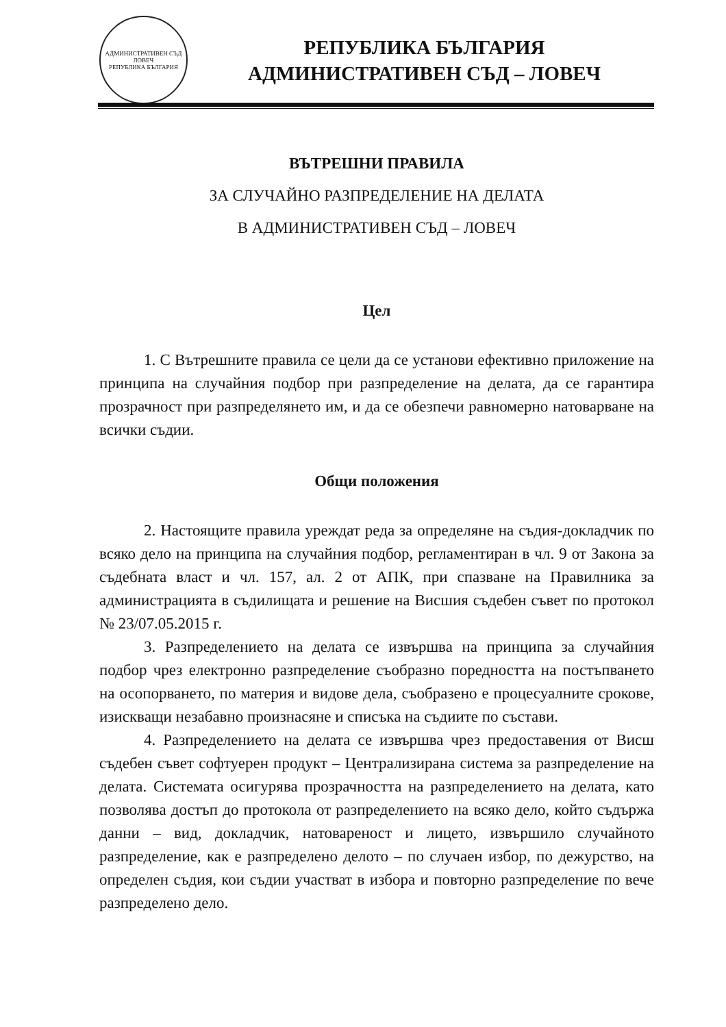АДМИНИСТРАТИВЕН СЪД ЛОВЕЧ
РЕПУБЛИКА БЪЛГАРИЯ
РЕПУБЛИКА БЪЛГАРИЯ
АДМИНИСТРАТИВЕН СЪД – ЛОВЕЧ
ВЪТРЕШНИ ПРАВИЛА
ЗА СЛУЧАЙНО РАЗПРЕДЕЛЕНИЕ НА ДЕЛАТА
В АДМИНИСТРАТИВЕН СЪД – ЛОВЕЧ
Цел
1. С Вътрешните правила се цели да се установи ефективно приложение на принципа на случайния подбор при разпределение на делата, да се гарантира прозрачност при разпределянето им, и да се обезпечи равномерно натоварване на всички съдии.
Общи положения
2. Настоящите правила уреждат реда за определяне на съдия-докладчик по всяко дело на принципа на случайния подбор, регламентиран в чл. 9 от Закона за съдебната власт и чл. 157, ал. 2 от АПК, при спазване на Правилника за администрацията в съдилищата и решение на Висшия съдебен съвет по протокол № 23/07.05.2015 г.
3. Разпределението на делата се извършва на принципа за случайния подбор чрез електронно разпределение съобразно поредността на постъпването на осопорването, по материя и видове дела, съобразено е процесуалните срокове, изискващи незабавно произнасяне и списъка на съдиите по състави.
4. Разпределението на делата се извършва чрез предоставения от Висш съдебен съвет софтуерен продукт – Централизирана система за разпределение на делата. Системата осигурява прозрачността на разпределението на делата, като позволява достъп до протокола от разпределението на всяко дело, който съдържа данни – вид, докладчик, натовареност и лицето, извършило случайното разпределение, как е разпределено делото – по случаен избор, по дежурство, на определен съдия, кои съдии участват в избора и повторно разпределение по вече разпределено дело.